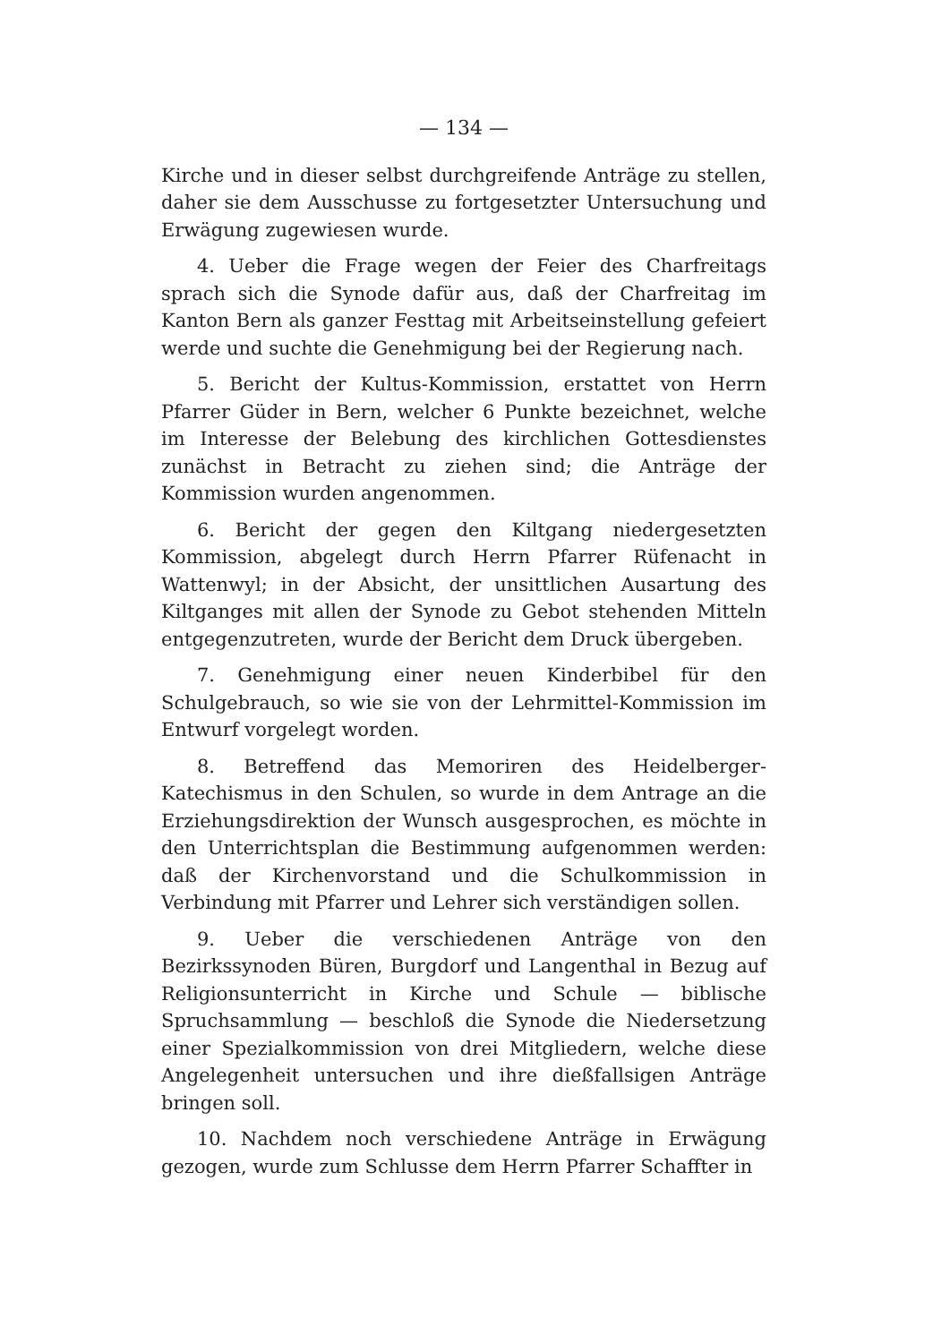— 134 —
Kirche und in dieser selbst durchgreifende Anträge zu stellen, daher sie dem Ausschusse zu fortgesetzter Untersuchung und Erwägung zugewiesen wurde.
4. Ueber die Frage wegen der Feier des Charfreitags sprach sich die Synode dafür aus, daß der Charfreitag im Kanton Bern als ganzer Festtag mit Arbeitseinstellung gefeiert werde und suchte die Genehmigung bei der Regierung nach.
5. Bericht der Kultus-Kommission, erstattet von Herrn Pfarrer Güder in Bern, welcher 6 Punkte bezeichnet, welche im Interesse der Belebung des kirchlichen Gottesdienstes zunächst in Betracht zu ziehen sind; die Anträge der Kommission wurden angenommen.
6. Bericht der gegen den Kiltgang niedergesetzten Kommission, abgelegt durch Herrn Pfarrer Rüfenacht in Wattenwyl; in der Absicht, der unsittlichen Ausartung des Kiltganges mit allen der Synode zu Gebot stehenden Mitteln entgegenzutreten, wurde der Bericht dem Druck übergeben.
7. Genehmigung einer neuen Kinderbibel für den Schulgebrauch, so wie sie von der Lehrmittel-Kommission im Entwurf vorgelegt worden.
8. Betreffend das Memoriren des Heidelberger-Katechismus in den Schulen, so wurde in dem Antrage an die Erziehungsdirektion der Wunsch ausgesprochen, es möchte in den Unterrichtsplan die Bestimmung aufgenommen werden: daß der Kirchenvorstand und die Schulkommission in Verbindung mit Pfarrer und Lehrer sich verständigen sollen.
9. Ueber die verschiedenen Anträge von den Bezirkssynoden Büren, Burgdorf und Langenthal in Bezug auf Religionsunterricht in Kirche und Schule — biblische Spruchsammlung — beschloß die Synode die Niedersetzung einer Spezialkommission von drei Mitgliedern, welche diese Angelegenheit untersuchen und ihre dießfallsigen Anträge bringen soll.
10. Nachdem noch verschiedene Anträge in Erwägung gezogen, wurde zum Schlusse dem Herrn Pfarrer Schaffter in